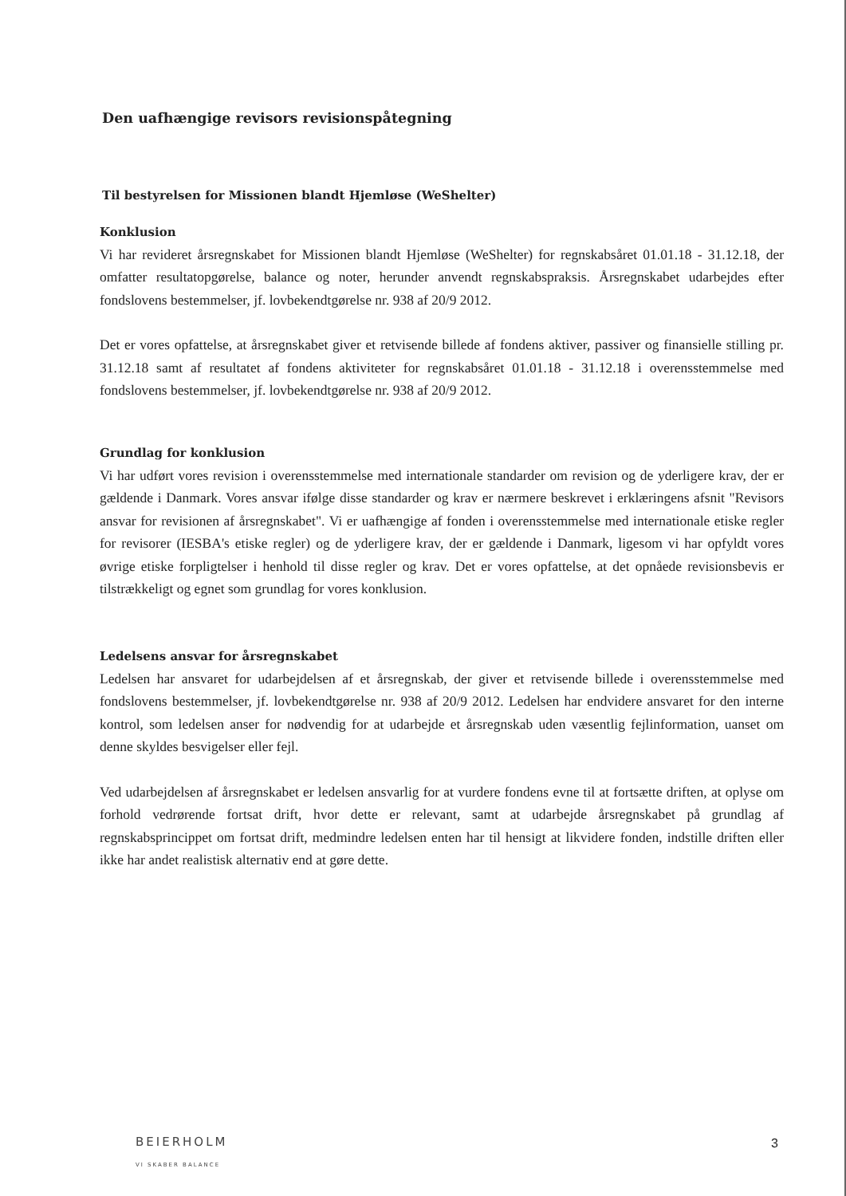Den uafhængige revisors revisionspåtegning
Til bestyrelsen for Missionen blandt Hjemløse (WeShelter)
Konklusion
Vi har revideret årsregnskabet for Missionen blandt Hjemløse (WeShelter) for regnskabsåret 01.01.18 - 31.12.18, der omfatter resultatopgørelse, balance og noter, herunder anvendt regnskabspraksis. Årsregnskabet udarbejdes efter fondslovens bestemmelser, jf. lovbekendtgørelse nr. 938 af 20/9 2012.
Det er vores opfattelse, at årsregnskabet giver et retvisende billede af fondens aktiver, passiver og finansielle stilling pr. 31.12.18 samt af resultatet af fondens aktiviteter for regnskabsåret 01.01.18 - 31.12.18 i overensstemmelse med fondslovens bestemmelser, jf. lovbekendtgørelse nr. 938 af 20/9 2012.
Grundlag for konklusion
Vi har udført vores revision i overensstemmelse med internationale standarder om revision og de yderligere krav, der er gældende i Danmark. Vores ansvar ifølge disse standarder og krav er nærmere beskrevet i erklæringens afsnit "Revisors ansvar for revisionen af årsregnskabet". Vi er uafhængige af fonden i overensstemmelse med internationale etiske regler for revisorer (IESBA's etiske regler) og de yderligere krav, der er gældende i Danmark, ligesom vi har opfyldt vores øvrige etiske forpligtelser i henhold til disse regler og krav. Det er vores opfattelse, at det opnåede revisionsbevis er tilstrækkeligt og egnet som grundlag for vores konklusion.
Ledelsens ansvar for årsregnskabet
Ledelsen har ansvaret for udarbejdelsen af et årsregnskab, der giver et retvisende billede i overensstemmelse med fondslovens bestemmelser, jf. lovbekendtgørelse nr. 938 af 20/9 2012. Ledelsen har endvidere ansvaret for den interne kontrol, som ledelsen anser for nødvendig for at udarbejde et årsregnskab uden væsentlig fejlinformation, uanset om denne skyldes besvigelser eller fejl.
Ved udarbejdelsen af årsregnskabet er ledelsen ansvarlig for at vurdere fondens evne til at fortsætte driften, at oplyse om forhold vedrørende fortsat drift, hvor dette er relevant, samt at udarbejde årsregnskabet på grundlag af regnskabsprincippet om fortsat drift, medmindre ledelsen enten har til hensigt at likvidere fonden, indstille driften eller ikke har andet realistisk alternativ end at gøre dette.
BEIERHOLM
VI SKABER BALANCE
3